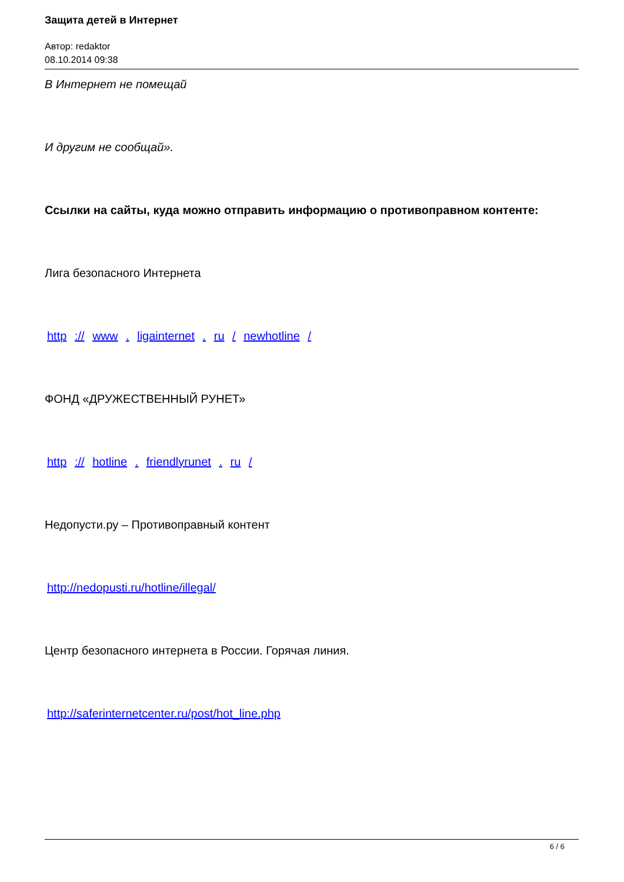Защита детей в Интернет
Автор: redaktor
08.10.2014 09:38
В Интернет не помещай
И другим не сообщай».
Ссылки на сайты, куда можно отправить информацию о противоправном контенте:
Лига безопасного Интернета
http :// www . ligainternet . ru / newhotline /
ФОНД «ДРУЖЕСТВЕННЫЙ РУНЕТ»
http :// hotline . friendlyrunet . ru /
Недопусти.ру – Противоправный контент
http://nedopusti.ru/hotline/illegal/
Центр безопасного интернета в России. Горячая линия.
http://saferinternetcenter.ru/post/hot_line.php
6 / 6